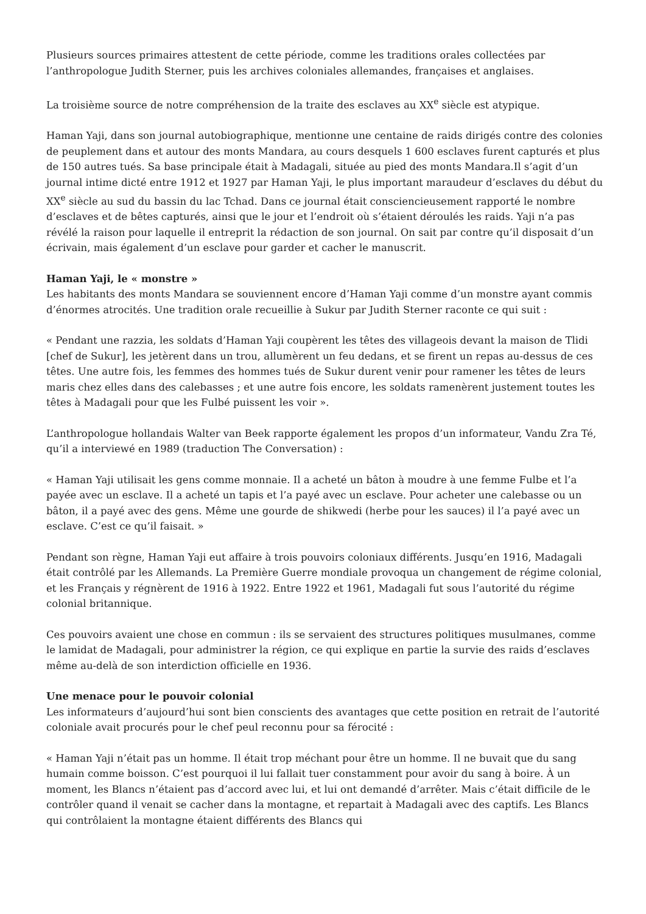Plusieurs sources primaires attestent de cette période, comme les traditions orales collectées par l’anthropologue Judith Sterner, puis les archives coloniales allemandes, françaises et anglaises.
La troisième source de notre compréhension de la traite des esclaves au XX<sup>e</sup> siècle est atypique.
Haman Yaji, dans son journal autobiographique, mentionne une centaine de raids dirigés contre des colonies de peuplement dans et autour des monts Mandara, au cours desquels 1 600 esclaves furent capturés et plus de 150 autres tués. Sa base principale était à Madagali, située au pied des monts Mandara.Il s’agit d’un journal intime dicté entre 1912 et 1927 par Haman Yaji, le plus important maraudeur d’esclaves du début du XX<sup>e</sup> siècle au sud du bassin du lac Tchad. Dans ce journal était consciencieusement rapporté le nombre d’esclaves et de bêtes capturés, ainsi que le jour et l’endroit où s’étaient déroulés les raids. Yaji n’a pas révélé la raison pour laquelle il entreprit la rédaction de son journal. On sait par contre qu’il disposait d’un écrivain, mais également d’un esclave pour garder et cacher le manuscrit.
Haman Yaji, le « monstre »
Les habitants des monts Mandara se souviennent encore d’Haman Yaji comme d’un monstre ayant commis d’énormes atrocités. Une tradition orale recueillie à Sukur par Judith Sterner raconte ce qui suit :
« Pendant une razzia, les soldats d’Haman Yaji coupèrent les têtes des villageois devant la maison de Tlidi [chef de Sukur], les jetèrent dans un trou, allumèrent un feu dedans, et se firent un repas au-dessus de ces têtes. Une autre fois, les femmes des hommes tués de Sukur durent venir pour ramener les têtes de leurs maris chez elles dans des calebasses ; et une autre fois encore, les soldats ramenèrent justement toutes les têtes à Madagali pour que les Fulbé puissent les voir ».
L’anthropologue hollandais Walter van Beek rapporte également les propos d’un informateur, Vandu Zra Té, qu’il a interviewé en 1989 (traduction The Conversation) :
« Haman Yaji utilisait les gens comme monnaie. Il a acheté un bâton à moudre à une femme Fulbe et l’a payée avec un esclave. Il a acheté un tapis et l’a payé avec un esclave. Pour acheter une calebasse ou un bâton, il a payé avec des gens. Même une gourde de shikwedi (herbe pour les sauces) il l’a payé avec un esclave. C’est ce qu’il faisait. »
Pendant son règne, Haman Yaji eut affaire à trois pouvoirs coloniaux différents. Jusqu’en 1916, Madagali était contrôlé par les Allemands. La Première Guerre mondiale provoqua un changement de régime colonial, et les Français y régnèrent de 1916 à 1922. Entre 1922 et 1961, Madagali fut sous l’autorité du régime colonial britannique.
Ces pouvoirs avaient une chose en commun : ils se servaient des structures politiques musulmanes, comme le lamidat de Madagali, pour administrer la région, ce qui explique en partie la survie des raids d’esclaves même au-delà de son interdiction officielle en 1936.
Une menace pour le pouvoir colonial
Les informateurs d’aujourd’hui sont bien conscients des avantages que cette position en retrait de l’autorité coloniale avait procurés pour le chef peul reconnu pour sa férocité :
« Haman Yaji n’était pas un homme. Il était trop méchant pour être un homme. Il ne buvait que du sang humain comme boisson. C’est pourquoi il lui fallait tuer constamment pour avoir du sang à boire. À un moment, les Blancs n’étaient pas d’accord avec lui, et lui ont demandé d’arrêter. Mais c’était difficile de le contrôler quand il venait se cacher dans la montagne, et repartait à Madagali avec des captifs. Les Blancs qui contrôlaient la montagne étaient différents des Blancs qui